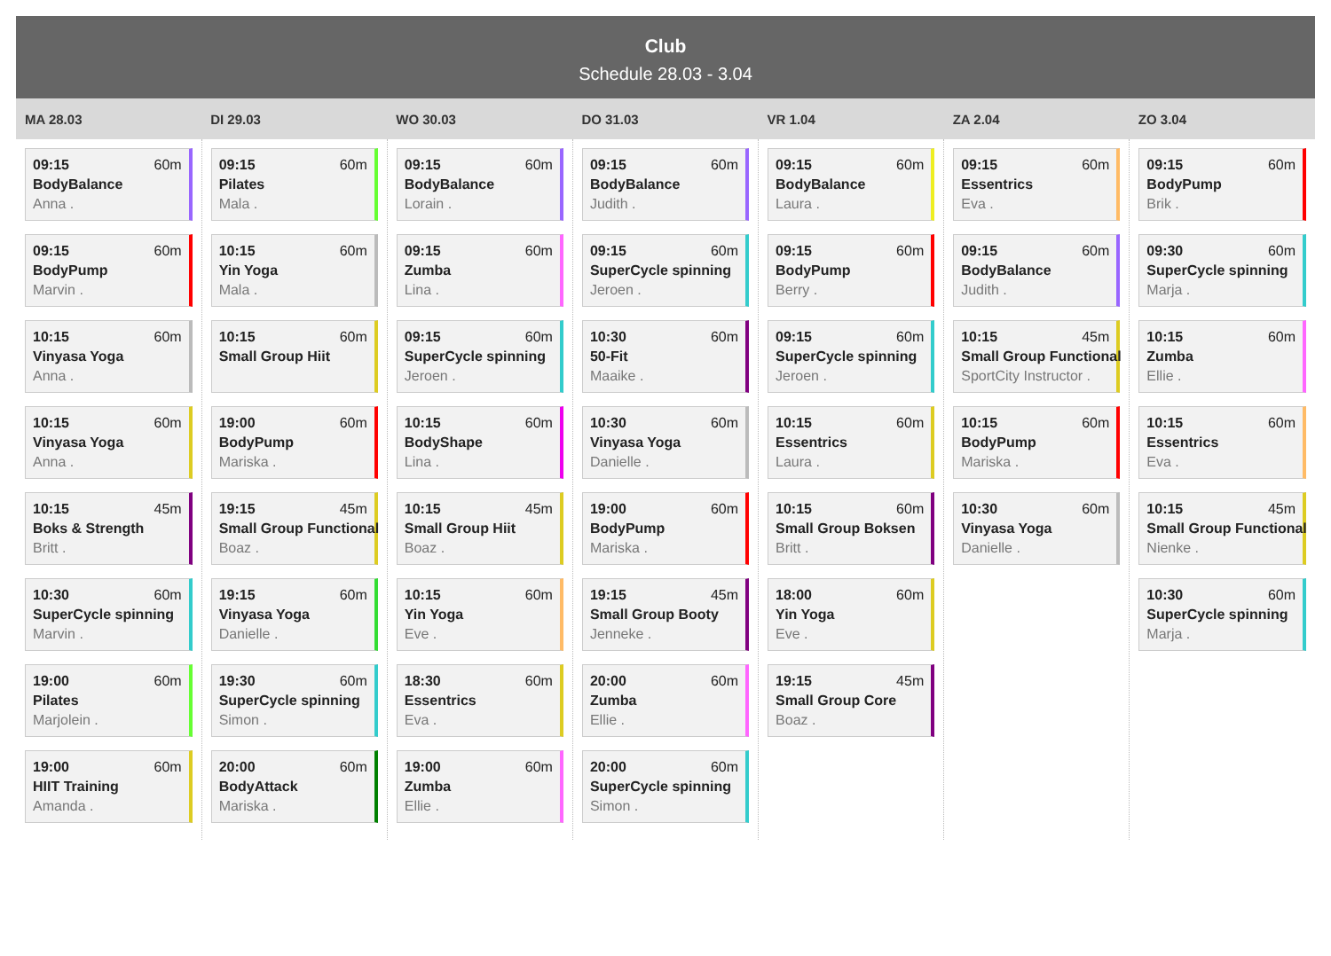Club
Schedule 28.03 - 3.04
| MA 28.03 | DI 29.03 | WO 30.03 | DO 31.03 | VR 1.04 | ZA 2.04 | ZO 3.04 |
| --- | --- | --- | --- | --- | --- | --- |
| 09:15 60m BodyBalance Anna . 09:15 60m BodyPump Marvin . 10:15 60m Vinyasa Yoga Anna . 10:15 60m Vinyasa Yoga Anna . 10:15 45m Boks & Strength Britt . 10:30 60m SuperCycle spinning Marvin . 19:00 60m Pilates Marjolein . 19:00 60m HIIT Training Amanda . | 09:15 60m Pilates Mala . 10:15 60m Yin Yoga Mala . 10:15 60m Small Group Hiit 19:00 60m BodyPump Mariska . 19:15 45m Small Group Functional Boaz . 19:15 60m Vinyasa Yoga Danielle . 19:30 60m SuperCycle spinning Simon . 20:00 60m BodyAttack Mariska . | 09:15 60m BodyBalance Lorain . 09:15 60m Zumba Lina . 09:15 60m SuperCycle spinning Jeroen . 10:15 60m BodyShape Lina . 10:15 45m Small Group Hiit Boaz . 10:15 60m Yin Yoga Eve . 18:30 60m Essentrics Eva . 19:00 60m Zumba Ellie . | 09:15 60m BodyBalance Judith . 09:15 60m SuperCycle spinning Jeroen . 10:30 60m 50-Fit Maaike . 10:30 60m Vinyasa Yoga Danielle . 19:00 60m BodyPump Mariska . 19:15 45m Small Group Booty Jenneke . 20:00 60m Zumba Ellie . 20:00 60m SuperCycle spinning Simon . | 09:15 60m BodyBalance Laura . 09:15 60m BodyPump Berry . 09:15 60m SuperCycle spinning Jeroen . 10:15 60m Essentrics Laura . 10:15 60m Small Group Boksen Britt . 18:00 60m Yin Yoga Eve . 19:15 45m Small Group Core Boaz . | 09:15 60m Essentrics Eva . 09:15 60m BodyBalance Judith . 10:15 45m Small Group Functional SportCity Instructor . 10:15 60m BodyPump Mariska . 10:30 60m Vinyasa Yoga Danielle . | 09:15 60m BodyPump Brik . 09:30 60m SuperCycle spinning Marja . 10:15 60m Zumba Ellie . 10:15 60m Essentrics Eva . 10:15 45m Small Group Functional Nienke . 10:30 60m SuperCycle spinning Marja . |